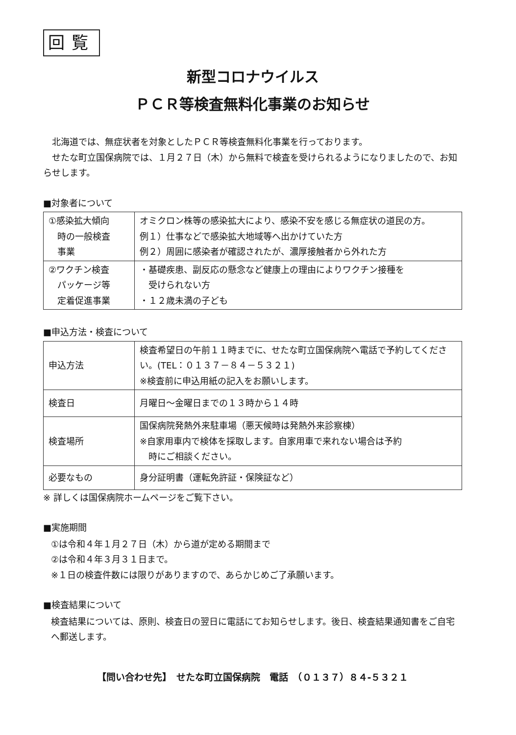回覧
新型コロナウイルス
ＰＣＲ等検査無料化事業のお知らせ
北海道では、無症状者を対象としたＰＣＲ等検査無料化事業を行っております。
せたな町立国保病院では、１月２７日（木）から無料で検査を受けられるようになりましたので、お知らせします。
■対象者について
| ①感染拡大傾向 時の一般検査 事業 | オミクロン株等の感染拡大により、感染不安を感じる無症状の道民の方。 例１）仕事などで感染拡大地域等へ出かけていた方 例２）周囲に感染者が確認されたが、濃厚接触者から外れた方 |
| ②ワクチン検査 パッケージ等 定着促進事業 | ・基礎疾患、副反応の懸念など健康上の理由によりワクチン接種を 受けられない方 ・１２歳未満の子ども |
■申込方法・検査について
| 申込方法 | 検査希望日の午前１１時までに、せたな町立国保病院へ電話で予約してください。(TEL：０１３７－８４－５３２１) ※検査前に申込用紙の記入をお願いします。 |
| 検査日 | 月曜日～金曜日までの１３時から１４時 |
| 検査場所 | 国保病院発熱外来駐車場（悪天候時は発熱外来診察棟） ※自家用車内で検体を採取します。自家用車で来れない場合は予約 時にご相談ください。 |
| 必要なもの | 身分証明書（運転免許証・保険証など） |
※ 詳しくは国保病院ホームページをご覧下さい。
■実施期間
①は令和４年１月２７日（木）から道が定める期間まで
②は令和４年３月３１日まで。
※１日の検査件数には限りがありますので、あらかじめご了承願います。
■検査結果について
検査結果については、原則、検査日の翌日に電話にてお知らせします。後日、検査結果通知書をご自宅へ郵送します。
【問い合わせ先】　せたな町立国保病院　電話　（０１３７）８４-５３２１